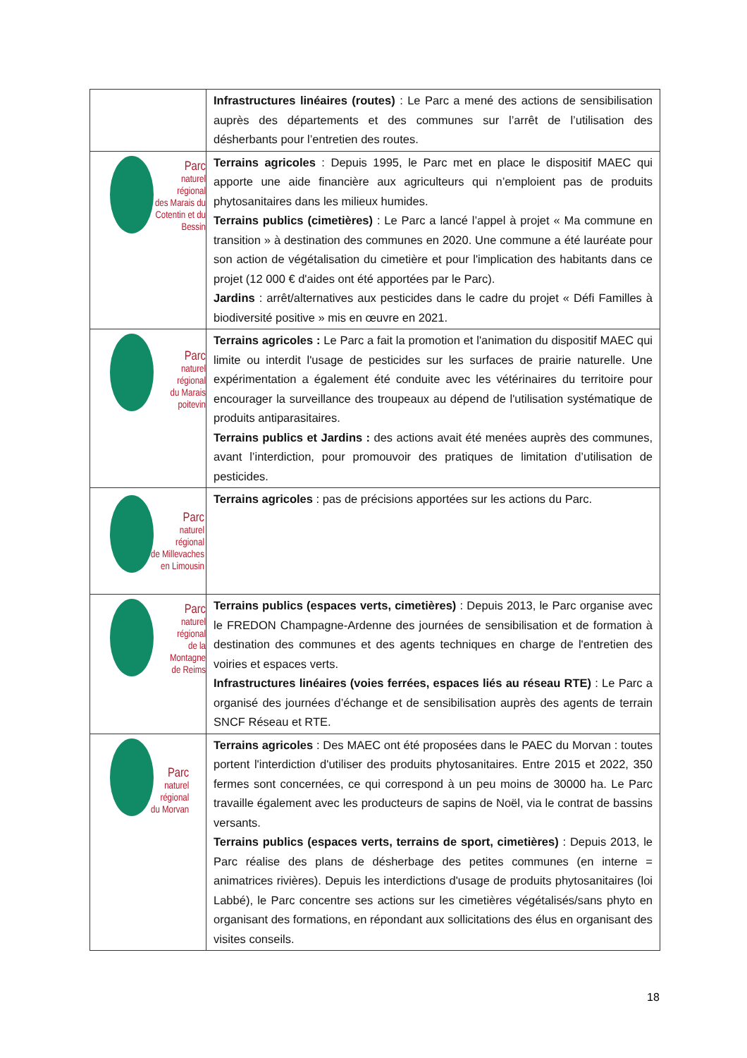| | Infrastructures linéaires (routes) : Le Parc a mené des actions de sensibilisation auprès des départements et des communes sur l’arrêt de l’utilisation des désherbants pour l’entretien des routes. |
| Parc naturel régional des Marais du Cotentin et du Bessin | Terrains agricoles : Depuis 1995, le Parc met en place le dispositif MAEC qui apporte une aide financière aux agriculteurs qui n’emploient pas de produits phytosanitaires dans les milieux humides. Terrains publics (cimetières) : Le Parc a lancé l’appel à projet « Ma commune en transition » à destination des communes en 2020. Une commune a été lauréate pour son action de végétalisation du cimetière et pour l'implication des habitants dans ce projet (12 000 € d'aides ont été apportées par le Parc). Jardins : arrêt/alternatives aux pesticides dans le cadre du projet « Défi Familles à biodiversité positive » mis en œuvre en 2021. |
| Parc naturel régional du Marais poitevin | Terrains agricoles : Le Parc a fait la promotion et l'animation du dispositif MAEC qui limite ou interdit l'usage de pesticides sur les surfaces de prairie naturelle. Une expérimentation a également été conduite avec les vétérinaires du territoire pour encourager la surveillance des troupeaux au dépend de l'utilisation systématique de produits antiparasitaires. Terrains publics et Jardins : des actions avait été menées auprès des communes, avant l’interdiction, pour promouvoir des pratiques de limitation d’utilisation de pesticides. |
| Parc naturel régional de Millevaches en Limousin | Terrains agricoles : pas de précisions apportées sur les actions du Parc. |
| Parc naturel régional de la Montagne de Reims | Terrains publics (espaces verts, cimetières) : Depuis 2013, le Parc organise avec le FREDON Champagne-Ardenne des journées de sensibilisation et de formation à destination des communes et des agents techniques en charge de l'entretien des voiries et espaces verts. Infrastructures linéaires (voies ferrées, espaces liés au réseau RTE) : Le Parc a organisé des journées d’échange et de sensibilisation auprès des agents de terrain SNCF Réseau et RTE. |
| Parc naturel régional du Morvan | Terrains agricoles : Des MAEC ont été proposées dans le PAEC du Morvan : toutes portent l'interdiction d'utiliser des produits phytosanitaires. Entre 2015 et 2022, 350 fermes sont concernées, ce qui correspond à un peu moins de 30000 ha. Le Parc travaille également avec les producteurs de sapins de Noël, via le contrat de bassins versants. Terrains publics (espaces verts, terrains de sport, cimetières) : Depuis 2013, le Parc réalise des plans de désherbage des petites communes (en interne = animatrices rivières). Depuis les interdictions d'usage de produits phytosanitaires (loi Labbé), le Parc concentre ses actions sur les cimetières végétalisés/sans phyto en organisant des formations, en répondant aux sollicitations des élus en organisant des visites conseils. |
18